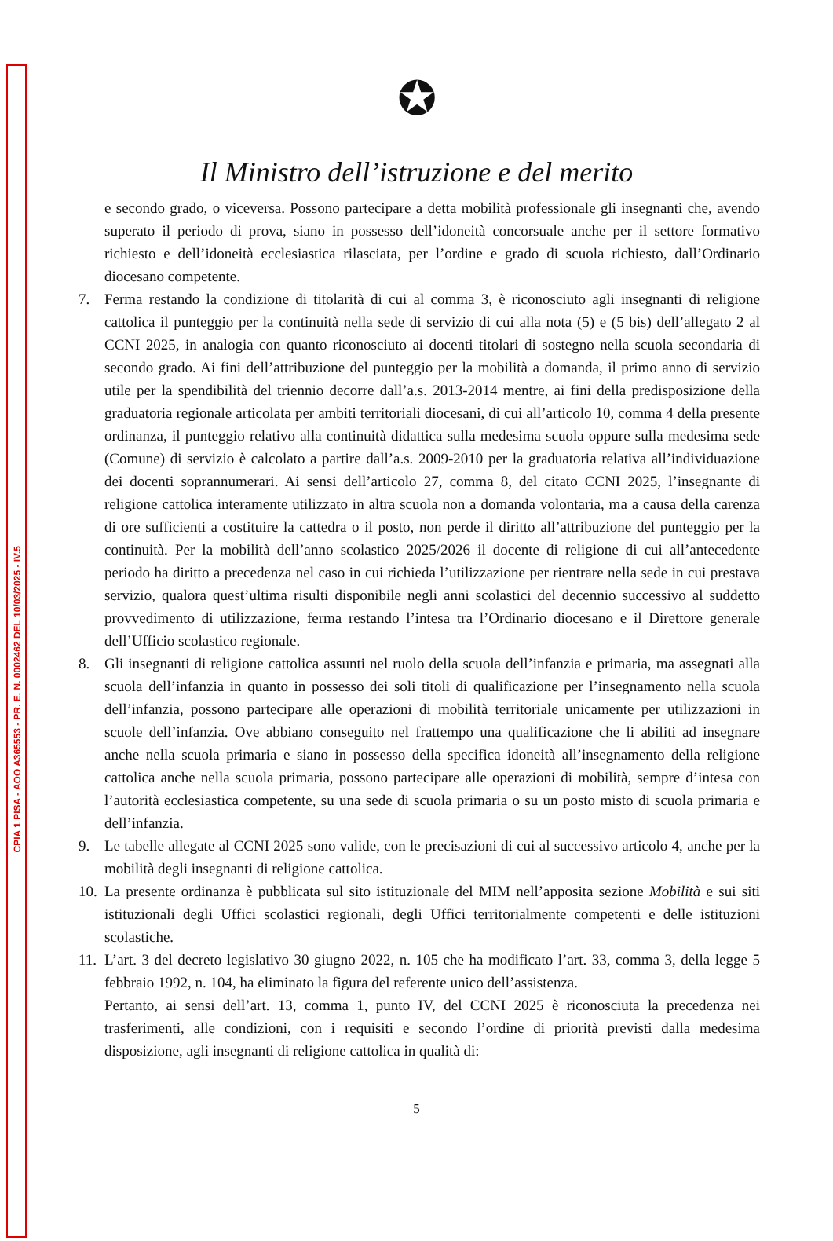CPIA 1 PISA - AOO A365553 - PR. E. N. 0002462 DEL 10/03/2025 - IV.5
✪
Il Ministro dell’istruzione e del merito
e secondo grado, o viceversa. Possono partecipare a detta mobilità professionale gli insegnanti che, avendo superato il periodo di prova, siano in possesso dell’idoneità concorsuale anche per il settore formativo richiesto e dell’idoneità ecclesiastica rilasciata, per l’ordine e grado di scuola richiesto, dall’Ordinario diocesano competente.
7. Ferma restando la condizione di titolarità di cui al comma 3, è riconosciuto agli insegnanti di religione cattolica il punteggio per la continuità nella sede di servizio di cui alla nota (5) e (5 bis) dell’allegato 2 al CCNI 2025, in analogia con quanto riconosciuto ai docenti titolari di sostegno nella scuola secondaria di secondo grado. Ai fini dell’attribuzione del punteggio per la mobilità a domanda, il primo anno di servizio utile per la spendibilità del triennio decorre dall’a.s. 2013-2014 mentre, ai fini della predisposizione della graduatoria regionale articolata per ambiti territoriali diocesani, di cui all’articolo 10, comma 4 della presente ordinanza, il punteggio relativo alla continuità didattica sulla medesima scuola oppure sulla medesima sede (Comune) di servizio è calcolato a partire dall’a.s. 2009-2010 per la graduatoria relativa all’individuazione dei docenti soprannumerari. Ai sensi dell’articolo 27, comma 8, del citato CCNI 2025, l’insegnante di religione cattolica interamente utilizzato in altra scuola non a domanda volontaria, ma a causa della carenza di ore sufficienti a costituire la cattedra o il posto, non perde il diritto all’attribuzione del punteggio per la continuità. Per la mobilità dell’anno scolastico 2025/2026 il docente di religione di cui all’antecedente periodo ha diritto a precedenza nel caso in cui richieda l’utilizzazione per rientrare nella sede in cui prestava servizio, qualora quest’ultima risulti disponibile negli anni scolastici del decennio successivo al suddetto provvedimento di utilizzazione, ferma restando l’intesa tra l’Ordinario diocesano e il Direttore generale dell’Ufficio scolastico regionale.
8. Gli insegnanti di religione cattolica assunti nel ruolo della scuola dell’infanzia e primaria, ma assegnati alla scuola dell’infanzia in quanto in possesso dei soli titoli di qualificazione per l’insegnamento nella scuola dell’infanzia, possono partecipare alle operazioni di mobilità territoriale unicamente per utilizzazioni in scuole dell’infanzia. Ove abbiano conseguito nel frattempo una qualificazione che li abiliti ad insegnare anche nella scuola primaria e siano in possesso della specifica idoneità all’insegnamento della religione cattolica anche nella scuola primaria, possono partecipare alle operazioni di mobilità, sempre d’intesa con l’autorità ecclesiastica competente, su una sede di scuola primaria o su un posto misto di scuola primaria e dell’infanzia.
9. Le tabelle allegate al CCNI 2025 sono valide, con le precisazioni di cui al successivo articolo 4, anche per la mobilità degli insegnanti di religione cattolica.
10.
La presente ordinanza è pubblicata sul sito istituzionale del MIM nell’apposita sezione Mobilità e sui siti istituzionali degli Uffici scolastici regionali, degli Uffici territorialmente competenti e delle istituzioni scolastiche.
11.
L’art. 3 del decreto legislativo 30 giugno 2022, n. 105 che ha modificato l’art. 33, comma 3, della legge 5 febbraio 1992, n. 104, ha eliminato la figura del referente unico dell’assistenza.
Pertanto, ai sensi dell’art. 13, comma 1, punto IV, del CCNI 2025 è riconosciuta la precedenza nei trasferimenti, alle condizioni, con i requisiti e secondo l’ordine di priorità previsti dalla medesima disposizione, agli insegnanti di religione cattolica in qualità di:
5